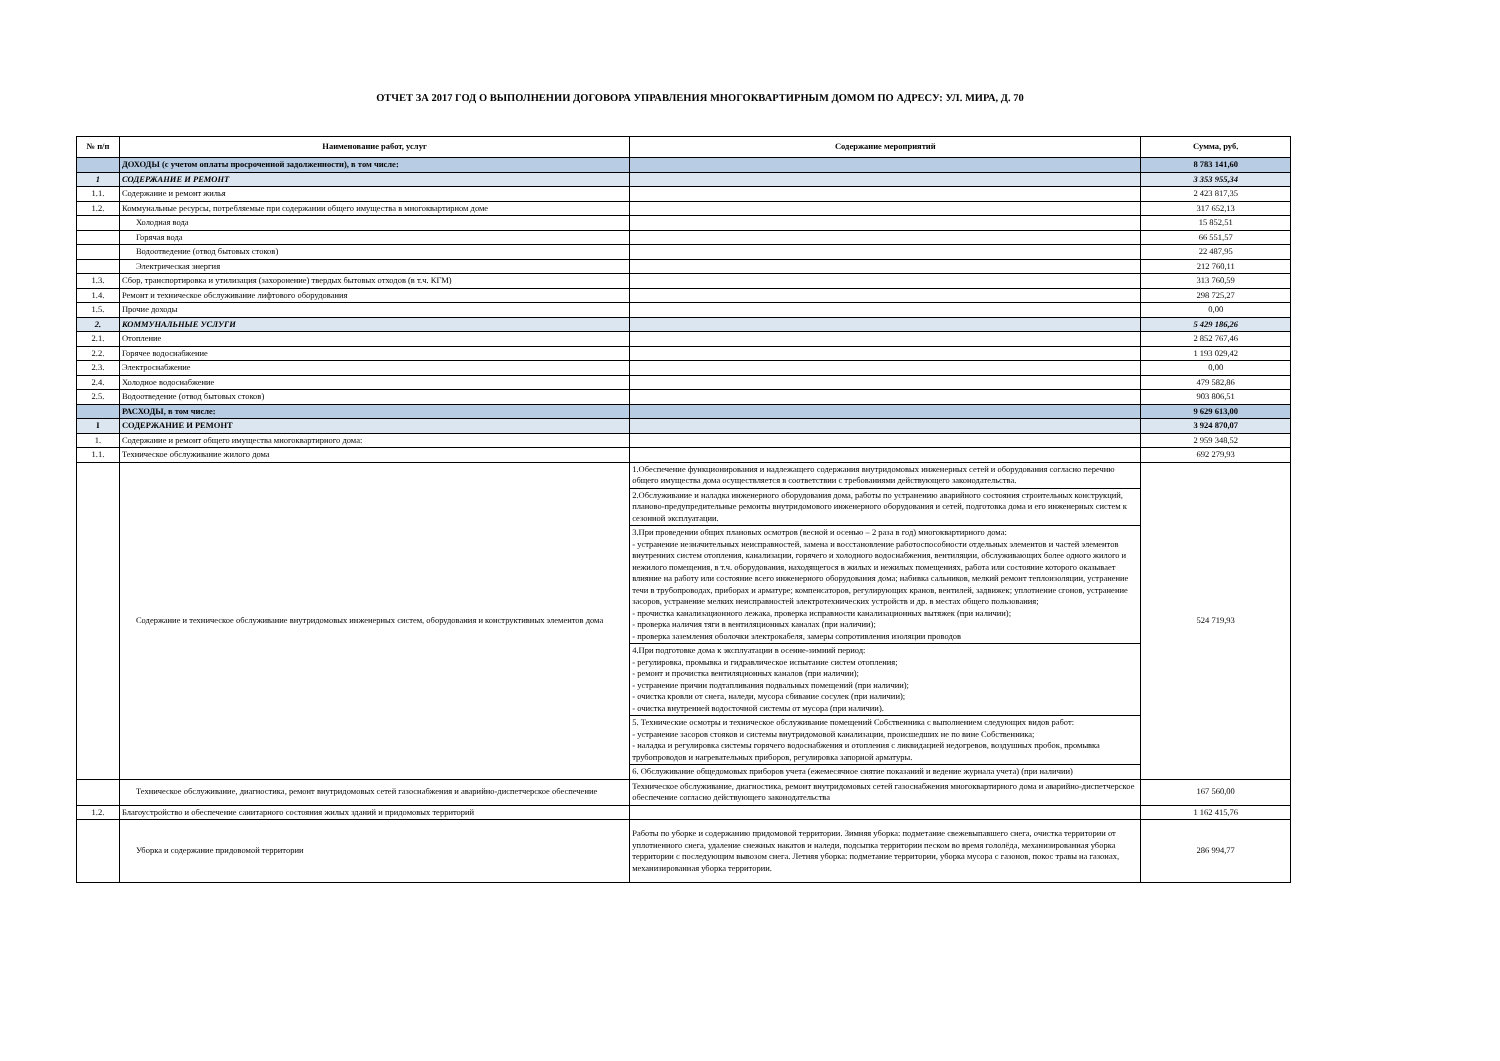ОТЧЕТ ЗА 2017 ГОД О ВЫПОЛНЕНИИ ДОГОВОРА УПРАВЛЕНИЯ МНОГОКВАРТИРНЫМ ДОМОМ ПО АДРЕСУ: УЛ. МИРА, Д. 70
| № п/п | Наименование работ, услуг | Содержание мероприятий | Сумма, руб. |
| --- | --- | --- | --- |
| | ДОХОДЫ (с учетом оплаты просроченной задолженности), в том числе: | | 8 783 141,60 |
| 1 | СОДЕРЖАНИЕ И РЕМОНТ | | 3 353 955,34 |
| 1.1. | Содержание и ремонт жилья | | 2 423 817,35 |
| 1.2. | Коммунальные ресурсы, потребляемые при содержании общего имущества в многоквартирном доме | | 317 652,13 |
| | Холодная вода | | 15 852,51 |
| | Горячая вода | | 66 551,57 |
| | Водоотведение (отвод бытовых стоков) | | 22 487,95 |
| | Электрическая энергия | | 212 760,11 |
| 1.3. | Сбор, транспортировка и утилизация (захоронение) твердых бытовых отходов (в т.ч. КГМ) | | 313 760,59 |
| 1.4. | Ремонт и техническое обслуживание лифтового оборудования | | 298 725,27 |
| 1.5. | Прочие доходы | | 0,00 |
| 2. | КОММУНАЛЬНЫЕ УСЛУГИ | | 5 429 186,26 |
| 2.1. | Отопление | | 2 852 767,46 |
| 2.2. | Горячее водоснабжение | | 1 193 029,42 |
| 2.3. | Электроснабжение | | 0,00 |
| 2.4. | Холодное водоснабжение | | 479 582,86 |
| 2.5. | Водоотведение (отвод бытовых стоков) | | 903 806,51 |
| | РАСХОДЫ, в том числе: | | 9 629 613,00 |
| I | СОДЕРЖАНИЕ И РЕМОНТ | | 3 924 870,07 |
| 1. | Содержание и ремонт общего имущества многоквартирного дома: | | 2 959 348,52 |
| 1.1. | Техническое обслуживание жилого дома | | 692 279,93 |
| | Содержание и техническое обслуживание внутридомовых инженерных систем, оборудования и конструктивных элементов дома | 1.Обеспечение функционирования и надлежащего содержания внутридомовых инженерных сетей и оборудования согласно перечню общего имущества дома осуществляется в соответствии с требованиями действующего законодательства. 2.Обслуживание и наладка инженерного оборудования дома, работы по устранению аварийного состояния строительных конструкций, планово-предупредительные ремонты внутридомового инженерного оборудования и сетей, подготовка дома и его инженерных систем к сезонной эксплуатации. 3.При проведении общих плановых осмотров (весной и осенью – 2 раза в год) многоквартирного дома: - устранение незначительных неисправностей, замена и восстановление работоспособности отдельных элементов и частей элементов внутренних систем отопления, канализации, горячего и холодного водоснабжения, вентиляции, обслуживающих более одного жилого и нежилого помещения, в т.ч. оборудования, находящегося в жилых и нежилых помещениях, работа или состояние которого оказывает влияние на работу или состояние всего инженерного оборудования дома; набивка сальников, мелкий ремонт теплоизоляции, устранение течи в трубопроводах, приборах и арматуре; компенсаторов, регулирующих кранов, вентилей, задвижек; уплотнение сгонов, устранение засоров, устранение мелких неисправностей электротехнических устройств и др. в местах общего пользования; - прочистка канализационного лежака, проверка исправности канализационных вытяжек (при наличии); - проверка наличия тяги в вентиляционных каналах (при наличии); - проверка заземления оболочки электрокабеля, замеры сопротивления изоляции проводов 4.При подготовке дома к эксплуатации в осенне-зимний период: - регулировка, промывка и гидравлическое испытание систем отопления; - ремонт и прочистка вентиляционных каналов (при наличии); - устранение причин подтапливания подвальных помещений (при наличии); - очистка кровли от снега, наледи, мусора сбивание сосулек (при наличии); - очистка внутренней водосточной системы от мусора (при наличии). 5. Технические осмотры и техническое обслуживание помещений Собственника с выполнением следующих видов работ: - устранение засоров стояков и системы внутридомовой канализации, происшедших не по вине Собственника; - наладка и регулировка системы горячего водоснабжения и отопления с ликвидацией недогревов, воздушных пробок, промывка трубопроводов и нагревательных приборов, регулировка запорной арматуры. 6. Обслуживание общедомовых приборов учета (ежемесячное снятие показаний и ведение журнала учета) (при наличии) | 524 719,93 |
| | Техническое обслуживание, диагностика, ремонт внутридомовых сетей газоснабжения и аварийно-диспетчерское обеспечение | Техническое обслуживание, диагностика, ремонт внутридомовых сетей газоснабжения многоквартирного дома и аварийно-диспетчерское обеспечение согласно действующего законодательства | 167 560,00 |
| 1.2. | Благоустройство и обеспечение санитарного состояния жилых зданий и придомовых территорий | | 1 162 415,76 |
| | Уборка и содержание придовомой территории | Работы по уборке и содержанию придомовой территории. Зимняя уборка: подметание свежевыпавшего снега, очистка территории от уплотненного снега, удаление снежных накатов и наледи, подсыпка территории песком во время гололёда, механизированная уборка территории с последующим вывозом снега. Летняя уборка: подметание территории, уборка мусора с газонов, покос травы на газонах, механизированная уборка территории. | 286 994,77 |